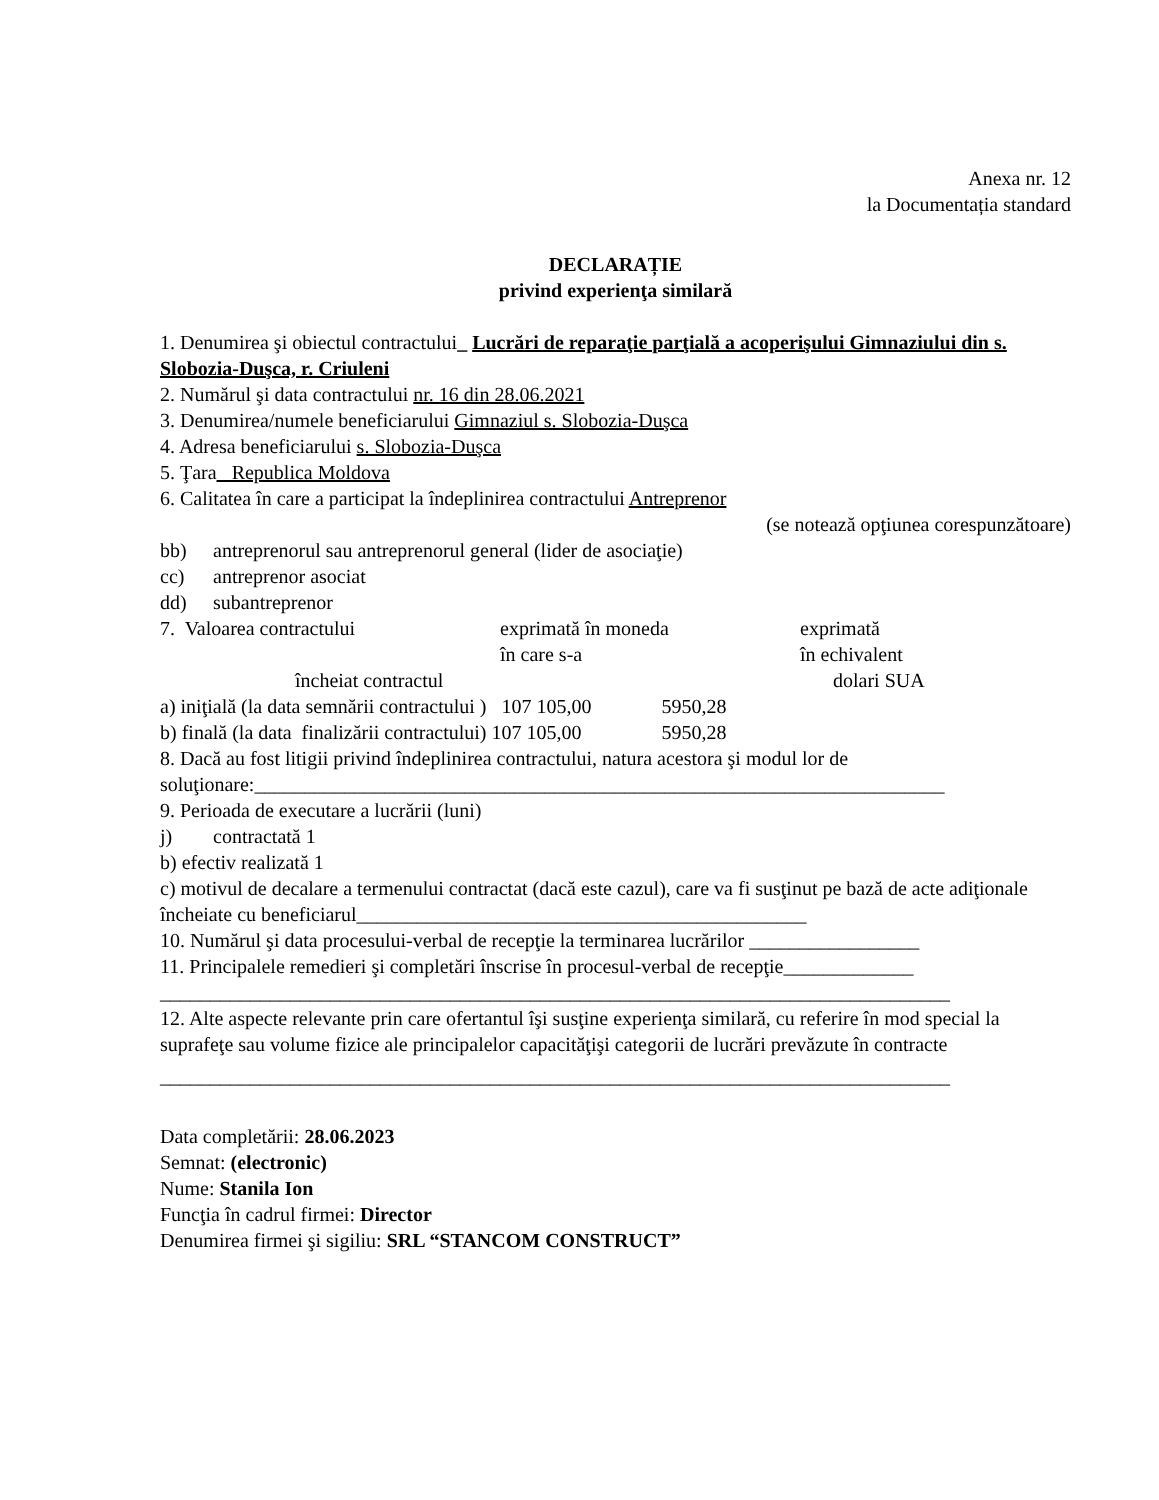Anexa nr. 12
la Documentația standard
DECLARAȚIE
privind experienţa similară
1. Denumirea şi obiectul contractului_ Lucrări de reparaţie parţială a acoperişului Gimnaziului din s. Slobozia-Duşca, r. Criuleni
2. Numărul şi data contractului nr. 16 din 28.06.2021
3. Denumirea/numele beneficiarului Gimnaziul s. Slobozia-Duşca
4. Adresa beneficiarului s. Slobozia-Duşca
5. Ţara_ Republica Moldova
6. Calitatea în care a participat la îndeplinirea contractului Antreprenor
(se notează opţiunea corespunzătoare)
bb) antreprenorul sau antreprenorul general (lider de asociaţie)
cc) antreprenor asociat
dd) subantreprenor
7. Valoarea contractului exprimată în moneda
în care s-a exprimată
în echivalent
încheiat contractul dolari SUA
a) iniţială (la data semnării contractului ) 107 105,00 5950,28
b) finală (la data finalizării contractului) 107 105,00 5950,28
8. Dacă au fost litigii privind îndeplinirea contractului, natura acestora şi modul lor de soluţionare:_____________________________________________________________________
9. Perioada de executare a lucrării (luni)
j) contractată 1
b) efectiv realizată 1
c) motivul de decalare a termenului contractat (dacă este cazul), care va fi susţinut pe bază de acte adiţionale încheiate cu beneficiarul_____________________________________________
10. Numărul şi data procesului-verbal de recepţie la terminarea lucrărilor _________________
11. Principalele remedieri şi completări înscrise în procesul-verbal de recepţie_____________
_______________________________________________________________________________
12. Alte aspecte relevante prin care ofertantul îşi susţine experienţa similară, cu referire în mod special la suprafeţe sau volume fizice ale principalelor capacităţişi categorii de lucrări prevăzute în contracte
_______________________________________________________________________________
Data completării: 28.06.2023
Semnat: (electronic)
Nume: Stanila Ion
Funcţia în cadrul firmei: Director
Denumirea firmei şi sigiliu: SRL “STANCOM CONSTRUCT”